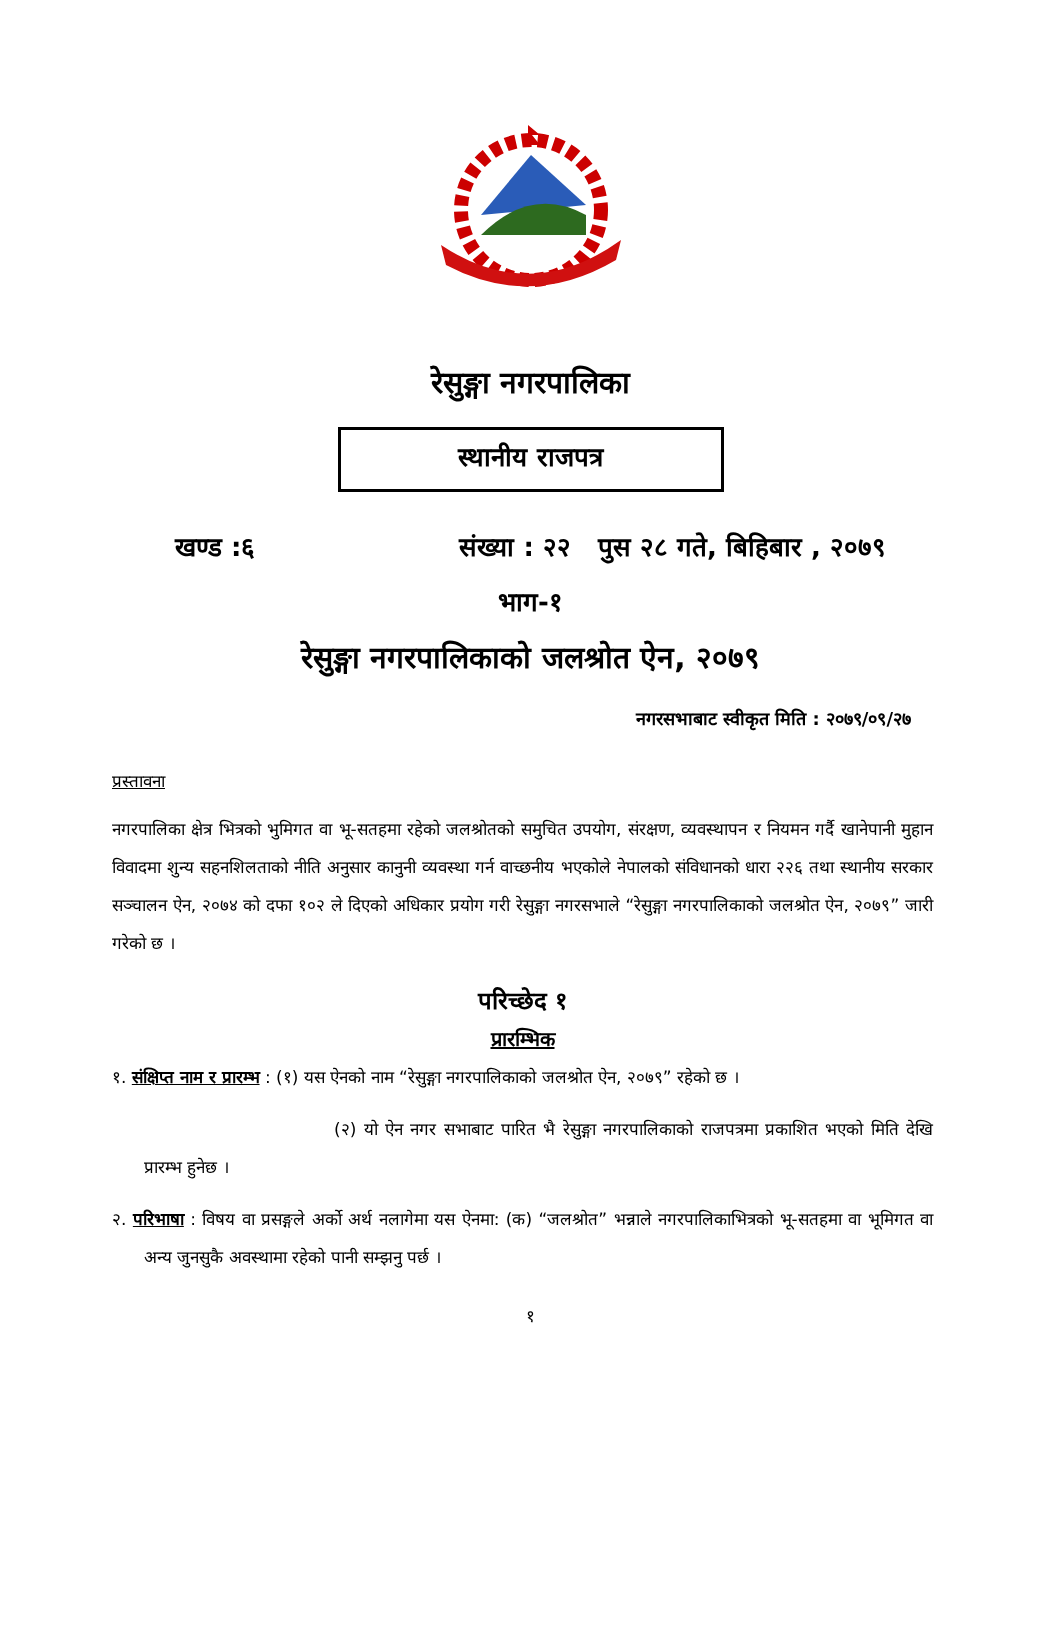रेसुङ्गा नगरपालिका
स्थानीय राजपत्र
खण्ड :६ संख्या : २२ पुस २८ गते, बिहिबार , २०७९
भाग-१
रेसुङ्गा नगरपालिकाको जलश्रोत ऐन, २०७९
नगरसभाबाट स्वीकृत मिति : २०७९/०९/२७
प्रस्तावना
नगरपालिका क्षेत्र भित्रको भुमिगत वा भू-सतहमा रहेको जलश्रोतको समुचित उपयोग, संरक्षण, व्यवस्थापन र नियमन गर्दै खानेपानी मुहान विवादमा शुन्य सहनशिलताको नीति अनुसार कानुनी व्यवस्था गर्न वाच्छनीय भएकोले नेपालको संविधानको धारा २२६ तथा स्थानीय सरकार सञ्चालन ऐन, २०७४ को दफा १०२ ले दिएको अधिकार प्रयोग गरी रेसुङ्गा नगरसभाले “रेसुङ्गा नगरपालिकाको जलश्रोत ऐन, २०७९” जारी गरेको छ ।
परिच्छेद १
प्रारम्भिक
१. संक्षिप्त नाम र प्रारम्भ : (१) यस ऐनको नाम “रेसुङ्गा नगरपालिकाको जलश्रोत ऐन, २०७९” रहेको छ ।
(२) यो ऐन नगर सभाबाट पारित भै रेसुङ्गा नगरपालिकाको राजपत्रमा प्रकाशित भएको मिति देखि प्रारम्भ हुनेछ ।
२. परिभाषा : विषय वा प्रसङ्गले अर्को अर्थ नलागेमा यस ऐनमा: (क) “जलश्रोत” भन्नाले नगरपालिकाभित्रको भू-सतहमा वा भूमिगत वा अन्य जुनसुकै अवस्थामा रहेको पानी सम्झनु पर्छ ।
१